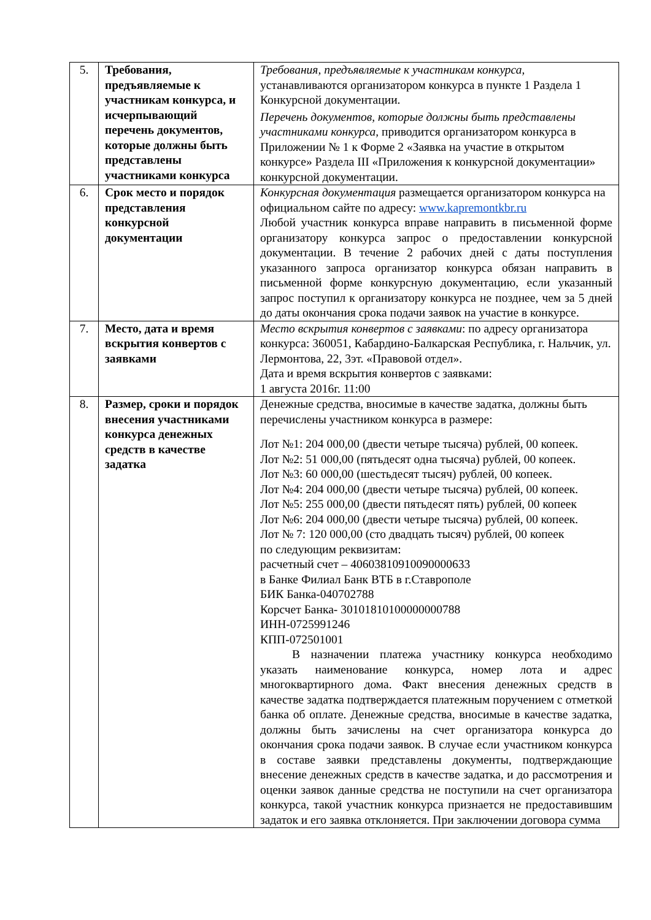| 5. | Требования, предъявляемые к участникам конкурса, и исчерпывающий перечень документов, которые должны быть представлены участниками конкурса | Требования, предъявляемые к участникам конкурса, устанавливаются организатором конкурса в пункте 1 Раздела 1 Конкурсной документации. Перечень документов, которые должны быть представлены участниками конкурса, приводится организатором конкурса в Приложении № 1 к Форме 2 «Заявка на участие в открытом конкурсе» Раздела III «Приложения к конкурсной документации» конкурсной документации. |
| 6. | Срок место и порядок представления конкурсной документации | Конкурсная документация размещается организатором конкурса на официальном сайте по адресу: www.kapremontkbr.ru Любой участник конкурса вправе направить в письменной форме организатору конкурса запрос о предоставлении конкурсной документации. В течение 2 рабочих дней с даты поступления указанного запроса организатор конкурса обязан направить в письменной форме конкурсную документацию, если указанный запрос поступил к организатору конкурса не позднее, чем за 5 дней до даты окончания срока подачи заявок на участие в конкурсе. |
| 7. | Место, дата и время вскрытия конвертов с заявками | Место вскрытия конвертов с заявками : по адресу организатора конкурса: 360051, Кабардино-Балкарская Республика, г. Нальчик, ул. Лермонтова, 22, 3эт. «Правовой отдел». Дата и время вскрытия конвертов с заявками: 1 августа 2016г. 11:00 |
| 8. | Размер, сроки и порядок внесения участниками конкурса денежных средств в качестве задатка | Денежные средства, вносимые в качестве задатка, должны быть перечислены участником конкурса в размере: Лот №1: 204 000,00 (двести четыре тысяча) рублей, 00 копеек. Лот №2: 51 000,00 (пятьдесят одна тысяча) рублей, 00 копеек. Лот №3: 60 000,00 (шестьдесят тысяч) рублей, 00 копеек. Лот №4: 204 000,00 (двести четыре тысяча) рублей, 00 копеек. Лот №5: 255 000,00 (двести пятьдесят пять) рублей, 00 копеек Лот №6: 204 000,00 (двести четыре тысяча) рублей, 00 копеек. Лот № 7: 120 000,00 (сто двадцать тысяч) рублей, 00 копеек по следующим реквизитам: расчетный счет – 40603810910090000633 в Банке Филиал Банк ВТБ в г.Ставрополе БИК Банка-040702788 Корсчет Банка- 30101810100000000788 ИНН-0725991246 КПП-072501001 В назначении платежа участнику конкурса необходимо указать наименование конкурса, номер лота и адрес многоквартирного дома. Факт внесения денежных средств в качестве задатка подтверждается платежным поручением с отметкой банка об оплате. Денежные средства, вносимые в качестве задатка, должны быть зачислены на счет организатора конкурса до окончания срока подачи заявок. В случае если участником конкурса в составе заявки представлены документы, подтверждающие внесение денежных средств в качестве задатка, и до рассмотрения и оценки заявок данные средства не поступили на счет организатора конкурса, такой участник конкурса признается не предоставившим задаток и его заявка отклоняется. При заключении договора сумма |